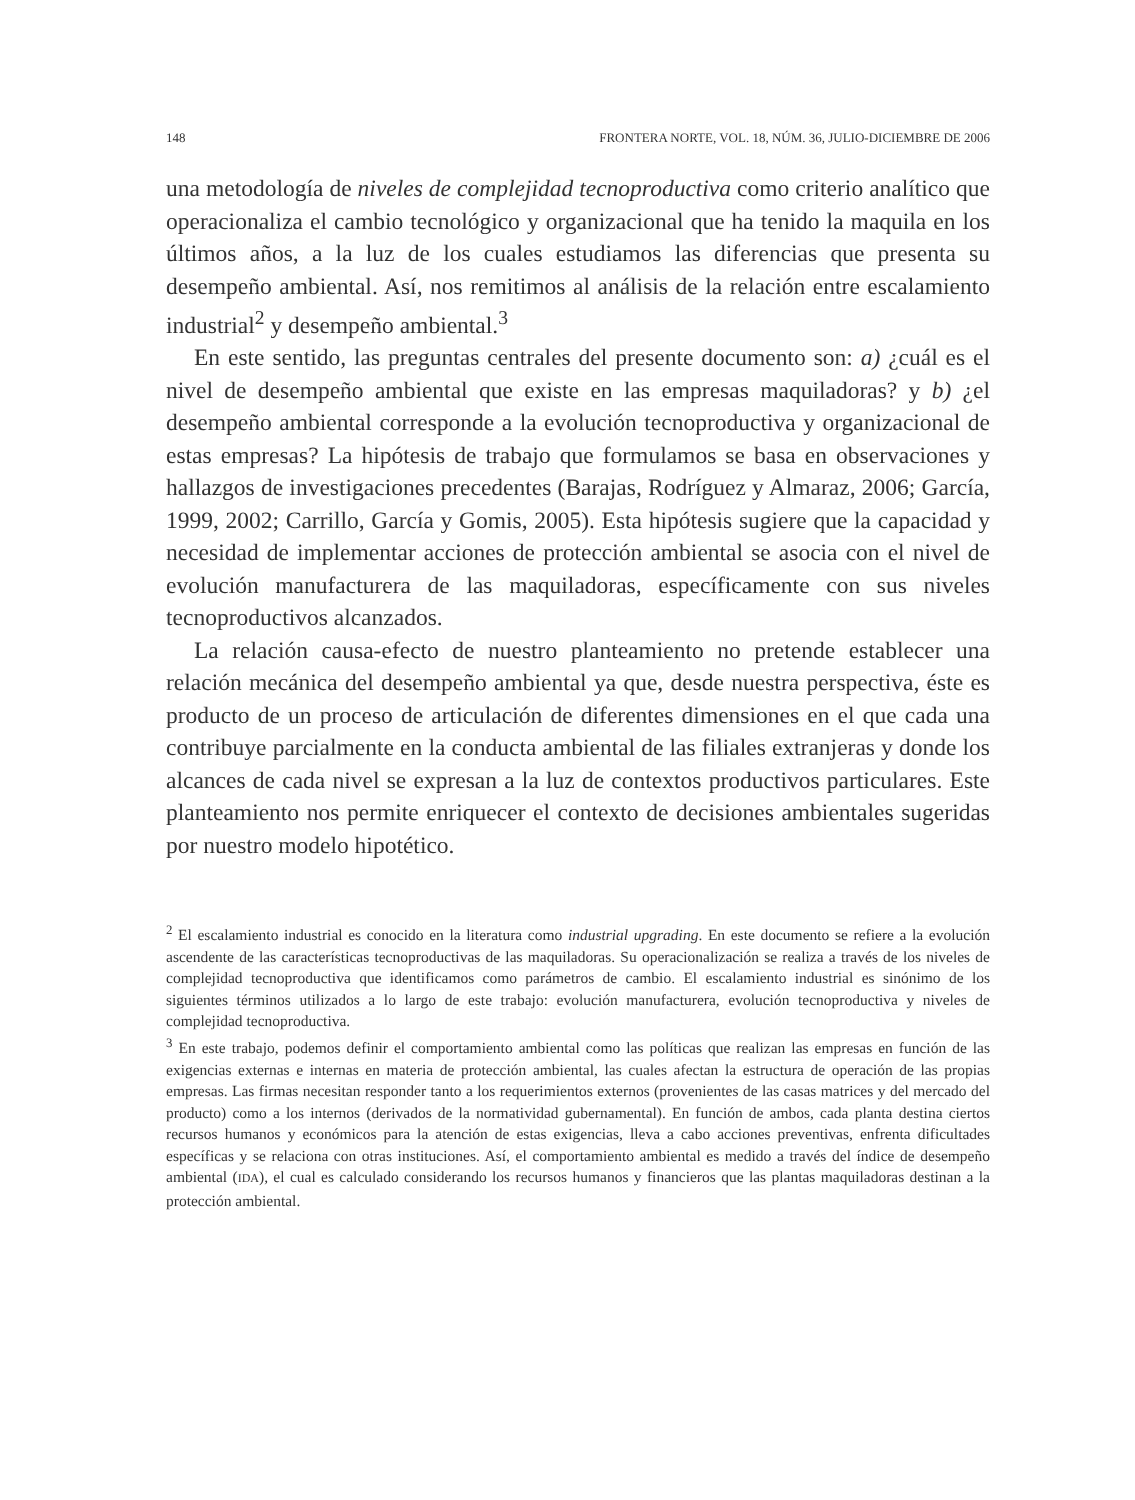148 FRONTERA NORTE, VOL. 18, NÚM. 36, JULIO-DICIEMBRE DE 2006
una metodología de niveles de complejidad tecnoproductiva como criterio analítico que operacionaliza el cambio tecnológico y organizacional que ha tenido la maquila en los últimos años, a la luz de los cuales estudiamos las diferencias que presenta su desempeño ambiental. Así, nos remitimos al análisis de la relación entre escalamiento industrial<sup>2</sup> y desempeño ambiental.<sup>3</sup>
En este sentido, las preguntas centrales del presente documento son: a) ¿cuál es el nivel de desempeño ambiental que existe en las empresas maquiladoras? y b) ¿el desempeño ambiental corresponde a la evolución tecnoproductiva y organizacional de estas empresas? La hipótesis de trabajo que formulamos se basa en observaciones y hallazgos de investigaciones precedentes (Barajas, Rodríguez y Almaraz, 2006; García, 1999, 2002; Carrillo, García y Gomis, 2005). Esta hipótesis sugiere que la capacidad y necesidad de implementar acciones de protección ambiental se asocia con el nivel de evolución manufacturera de las maquiladoras, específicamente con sus niveles tecnoproductivos alcanzados.
La relación causa-efecto de nuestro planteamiento no pretende establecer una relación mecánica del desempeño ambiental ya que, desde nuestra perspectiva, éste es producto de un proceso de articulación de diferentes dimensiones en el que cada una contribuye parcialmente en la conducta ambiental de las filiales extranjeras y donde los alcances de cada nivel se expresan a la luz de contextos productivos particulares. Este planteamiento nos permite enriquecer el contexto de decisiones ambientales sugeridas por nuestro modelo hipotético.
<sup>2</sup> El escalamiento industrial es conocido en la literatura como industrial upgrading. En este documento se refiere a la evolución ascendente de las características tecnoproductivas de las maquiladoras. Su operacionalización se realiza a través de los niveles de complejidad tecnoproductiva que identificamos como parámetros de cambio. El escalamiento industrial es sinónimo de los siguientes términos utilizados a lo largo de este trabajo: evolución manufacturera, evolución tecnoproductiva y niveles de complejidad tecnoproductiva.
<sup>3</sup> En este trabajo, podemos definir el comportamiento ambiental como las políticas que realizan las empresas en función de las exigencias externas e internas en materia de protección ambiental, las cuales afectan la estructura de operación de las propias empresas. Las firmas necesitan responder tanto a los requerimientos externos (provenientes de las casas matrices y del mercado del producto) como a los internos (derivados de la normatividad gubernamental). En función de ambos, cada planta destina ciertos recursos humanos y económicos para la atención de estas exigencias, lleva a cabo acciones preventivas, enfrenta dificultades específicas y se relaciona con otras instituciones. Así, el comportamiento ambiental es medido a través del índice de desempeño ambiental (IDA), el cual es calculado considerando los recursos humanos y financieros que las plantas maquiladoras destinan a la protección ambiental.